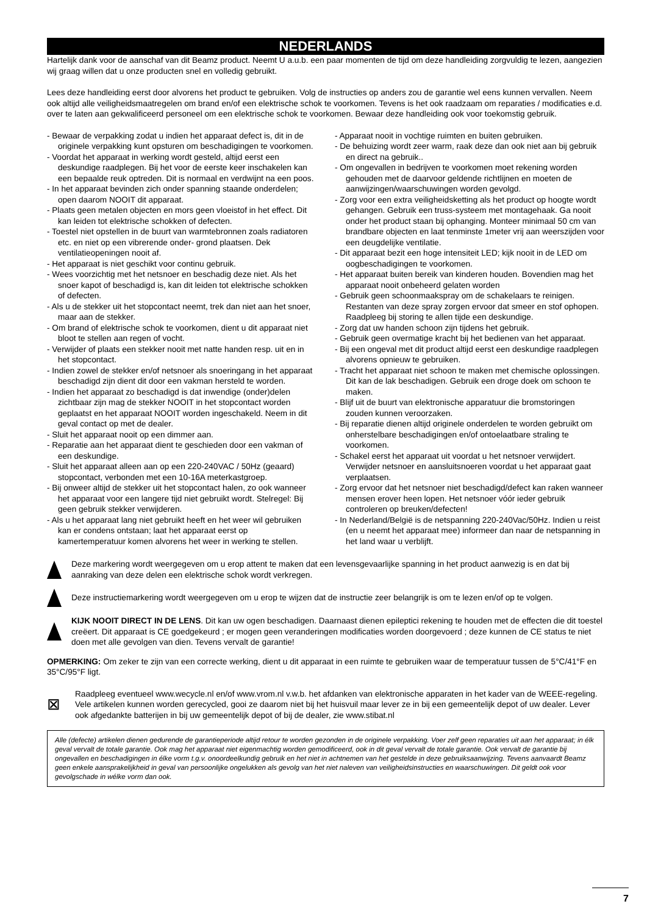NEDERLANDS
Hartelijk dank voor de aanschaf van dit Beamz product. Neemt U a.u.b. een paar momenten de tijd om deze handleiding zorgvuldig te lezen, aangezien wij graag willen dat u onze producten snel en volledig gebruikt.
Lees deze handleiding eerst door alvorens het product te gebruiken. Volg de instructies op anders zou de garantie wel eens kunnen vervallen. Neem ook altijd alle veiligheidsmaatregelen om brand en/of een elektrische schok te voorkomen. Tevens is het ook raadzaam om reparaties / modificaties e.d. over te laten aan gekwalificeerd personeel om een elektrische schok te voorkomen. Bewaar deze handleiding ook voor toekomstig gebruik.
- Bewaar de verpakking zodat u indien het apparaat defect is, dit in de originele verpakking kunt opsturen om beschadigingen te voorkomen.
- Voordat het apparaat in werking wordt gesteld, altijd eerst een deskundige raadplegen. Bij het voor de eerste keer inschakelen kan een bepaalde reuk optreden. Dit is normaal en verdwijnt na een poos.
- In het apparaat bevinden zich onder spanning staande onderdelen; open daarom NOOIT dit apparaat.
- Plaats geen metalen objecten en mors geen vloeistof in het effect. Dit kan leiden tot elektrische schokken of defecten.
- Toestel niet opstellen in de buurt van warmtebronnen zoals radiatoren etc. en niet op een vibrerende onder- grond plaatsen. Dek ventilatieopeningen nooit af.
- Het apparaat is niet geschikt voor continu gebruik.
- Wees voorzichtig met het netsnoer en beschadig deze niet. Als het snoer kapot of beschadigd is, kan dit leiden tot elektrische schokken of defecten.
- Als u de stekker uit het stopcontact neemt, trek dan niet aan het snoer, maar aan de stekker.
- Om brand of elektrische schok te voorkomen, dient u dit apparaat niet bloot te stellen aan regen of vocht.
- Verwijder of plaats een stekker nooit met natte handen resp. uit en in het stopcontact.
- Indien zowel de stekker en/of netsnoer als snoeringang in het apparaat beschadigd zijn dient dit door een vakman hersteld te worden.
- Indien het apparaat zo beschadigd is dat inwendige (onder)delen zichtbaar zijn mag de stekker NOOIT in het stopcontact worden geplaatst en het apparaat NOOIT worden ingeschakeld. Neem in dit geval contact op met de dealer.
- Sluit het apparaat nooit op een dimmer aan.
- Reparatie aan het apparaat dient te geschieden door een vakman of een deskundige.
- Sluit het apparaat alleen aan op een 220-240VAC / 50Hz (geaard) stopcontact, verbonden met een 10-16A meterkastgroep.
- Bij onweer altijd de stekker uit het stopcontact halen, zo ook wanneer het apparaat voor een langere tijd niet gebruikt wordt. Stelregel: Bij geen gebruik stekker verwijderen.
- Als u het apparaat lang niet gebruikt heeft en het weer wil gebruiken kan er condens ontstaan; laat het apparaat eerst op kamertemperatuur komen alvorens het weer in werking te stellen.
- Apparaat nooit in vochtige ruimten en buiten gebruiken.
- De behuizing wordt zeer warm, raak deze dan ook niet aan bij gebruik en direct na gebruik..
- Om ongevallen in bedrijven te voorkomen moet rekening worden gehouden met de daarvoor geldende richtlijnen en moeten de aanwijzingen/waarschuwingen worden gevolgd.
- Zorg voor een extra veiligheidsketting als het product op hoogte wordt gehangen. Gebruik een truss-systeem met montagehaak. Ga nooit onder het product staan bij ophanging. Monteer minimaal 50 cm van brandbare objecten en laat tenminste 1meter vrij aan weerszijden voor een deugdelijke ventilatie.
- Dit apparaat bezit een hoge intensiteit LED; kijk nooit in de LED om oogbeschadigingen te voorkomen.
- Het apparaat buiten bereik van kinderen houden. Bovendien mag het apparaat nooit onbeheerd gelaten worden
- Gebruik geen schoonmaakspray om de schakelaars te reinigen. Restanten van deze spray zorgen ervoor dat smeer en stof ophopen. Raadpleeg bij storing te allen tijde een deskundige.
- Zorg dat uw handen schoon zijn tijdens het gebruik.
- Gebruik geen overmatige kracht bij het bedienen van het apparaat.
- Bij een ongeval met dit product altijd eerst een deskundige raadplegen alvorens opnieuw te gebruiken.
- Tracht het apparaat niet schoon te maken met chemische oplossingen. Dit kan de lak beschadigen. Gebruik een droge doek om schoon te maken.
- Blijf uit de buurt van elektronische apparatuur die bromstoringen zouden kunnen veroorzaken.
- Bij reparatie dienen altijd originele onderdelen te worden gebruikt om onherstelbare beschadigingen en/of ontoelaatbare straling te voorkomen.
- Schakel eerst het apparaat uit voordat u het netsnoer verwijdert. Verwijder netsnoer en aansluitsnoeren voordat u het apparaat gaat verplaatsen.
- Zorg ervoor dat het netsnoer niet beschadigd/defect kan raken wanneer mensen erover heen lopen. Het netsnoer vóór ieder gebruik controleren op breuken/defecten!
- In Nederland/België is de netspanning 220-240Vac/50Hz. Indien u reist (en u neemt het apparaat mee) informeer dan naar de netspanning in het land waar u verblijft.
Deze markering wordt weergegeven om u erop attent te maken dat een levensgevaarlijke spanning in het product aanwezig is en dat bij aanraking van deze delen een elektrische schok wordt verkregen.
Deze instructiemarkering wordt weergegeven om u erop te wijzen dat de instructie zeer belangrijk is om te lezen en/of op te volgen.
KIJK NOOIT DIRECT IN DE LENS. Dit kan uw ogen beschadigen. Daarnaast dienen epileptici rekening te houden met de effecten die dit toestel creëert. Dit apparaat is CE goedgekeurd ; er mogen geen veranderingen modificaties worden doorgevoerd ; deze kunnen de CE status te niet doen met alle gevolgen van dien. Tevens vervalt de garantie!
OPMERKING: Om zeker te zijn van een correcte werking, dient u dit apparaat in een ruimte te gebruiken waar de temperatuur tussen de 5°C/41°F en 35°C/95°F ligt.
⊠
Raadpleeg eventueel www.wecycle.nl en/of www.vrom.nl v.w.b. het afdanken van elektronische apparaten in het kader van de WEEE-regeling. Vele artikelen kunnen worden gerecycled, gooi ze daarom niet bij het huisvuil maar lever ze in bij een gemeentelijk depot of uw dealer. Lever ook afgedankte batterijen in bij uw gemeentelijk depot of bij de dealer, zie www.stibat.nl
Alle (defecte) artikelen dienen gedurende de garantieperiode altijd retour te worden gezonden in de originele verpakking. Voer zelf geen reparaties uit aan het apparaat; in élk geval vervalt de totale garantie. Ook mag het apparaat niet eigenmachtig worden gemodificeerd, ook in dit geval vervalt de totale garantie. Ook vervalt de garantie bij ongevallen en beschadigingen in élke vorm t.g.v. onoordeelkundig gebruik en het niet in achtnemen van het gestelde in deze gebruiksaanwijzing. Tevens aanvaardt Beamz geen enkele aansprakelijkheid in geval van persoonlijke ongelukken als gevolg van het niet naleven van veiligheidsinstructies en waarschuwingen. Dit geldt ook voor gevolgschade in wélke vorm dan ook.
7